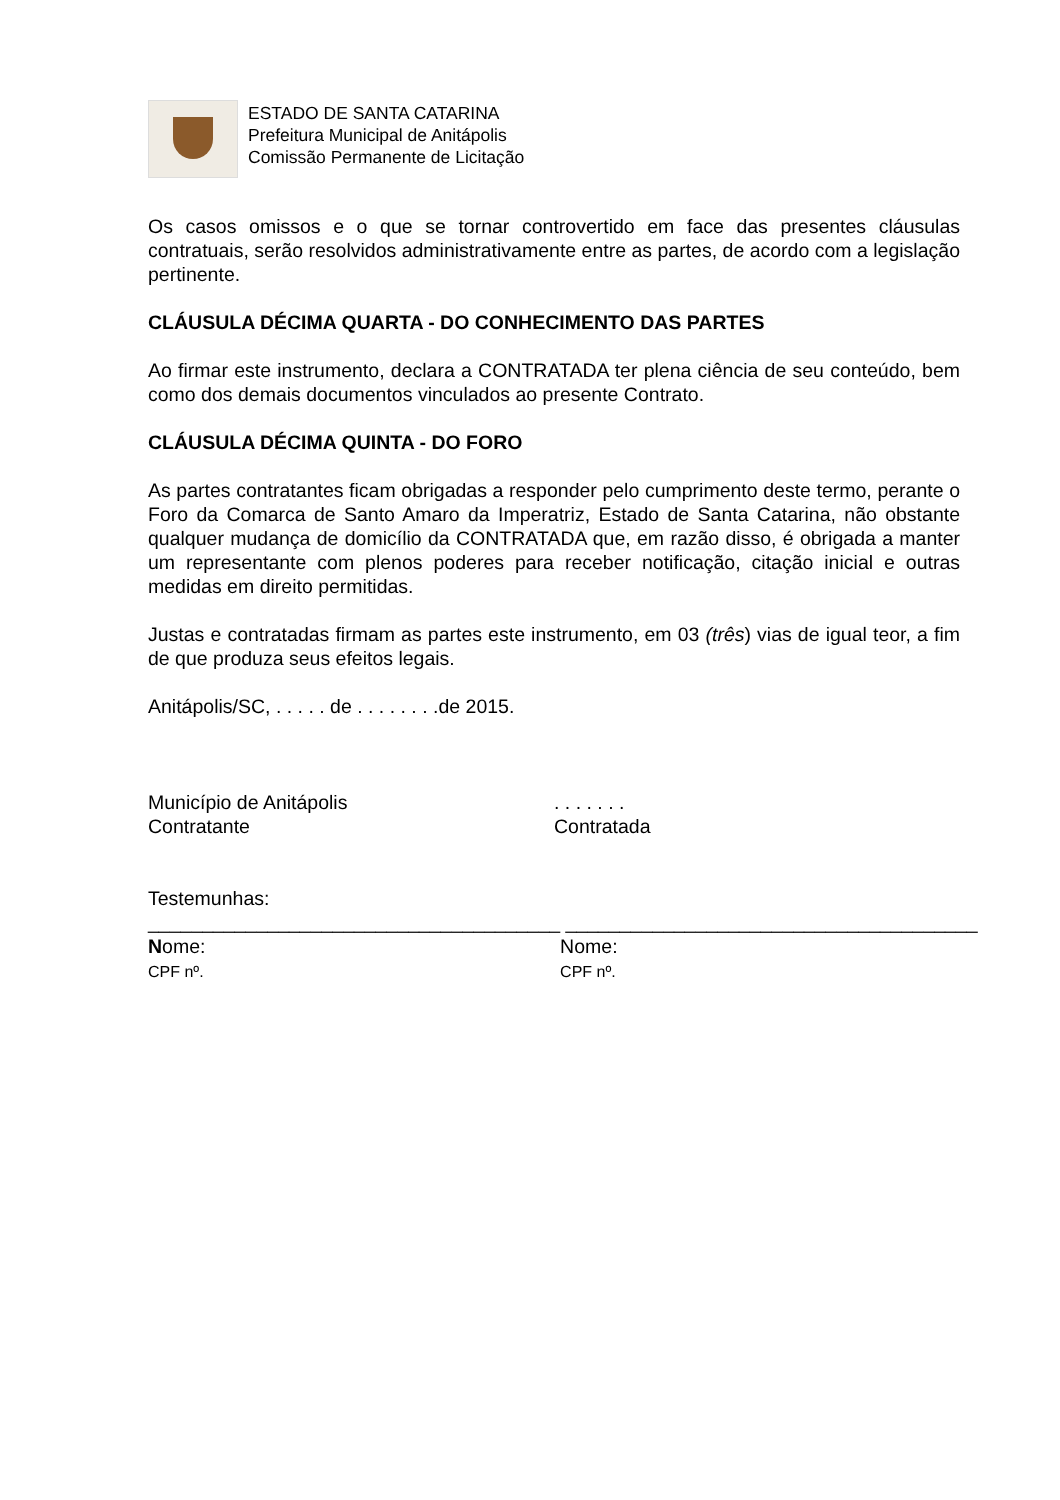ESTADO DE SANTA CATARINA
Prefeitura Municipal de Anitápolis
Comissão Permanente de Licitação
Os casos omissos e o que se tornar controvertido em face das presentes cláusulas contratuais, serão resolvidos administrativamente entre as partes, de acordo com a legislação pertinente.
CLÁUSULA DÉCIMA QUARTA - DO CONHECIMENTO DAS PARTES
Ao firmar este instrumento, declara a CONTRATADA ter plena ciência de seu conteúdo, bem como dos demais documentos vinculados ao presente Contrato.
CLÁUSULA DÉCIMA QUINTA - DO FORO
As partes contratantes ficam obrigadas a responder pelo cumprimento deste termo, perante o Foro da Comarca de Santo Amaro da Imperatriz, Estado de Santa Catarina, não obstante qualquer mudança de domicílio da CONTRATADA que, em razão disso, é obrigada a manter um representante com plenos poderes para receber notificação, citação inicial e outras medidas em direito permitidas.
Justas e contratadas firmam as partes este instrumento, em 03 (três) vias de igual teor, a fim de que produza seus efeitos legais.
Anitápolis/SC, . . . . . de . . . . . . . .de 2015.
Município de Anitápolis
Contratante
. . . . . . .
Contratada
Testemunhas:
______________________________________
Nome:
CPF nº.
______________________________________
Nome:
CPF nº.